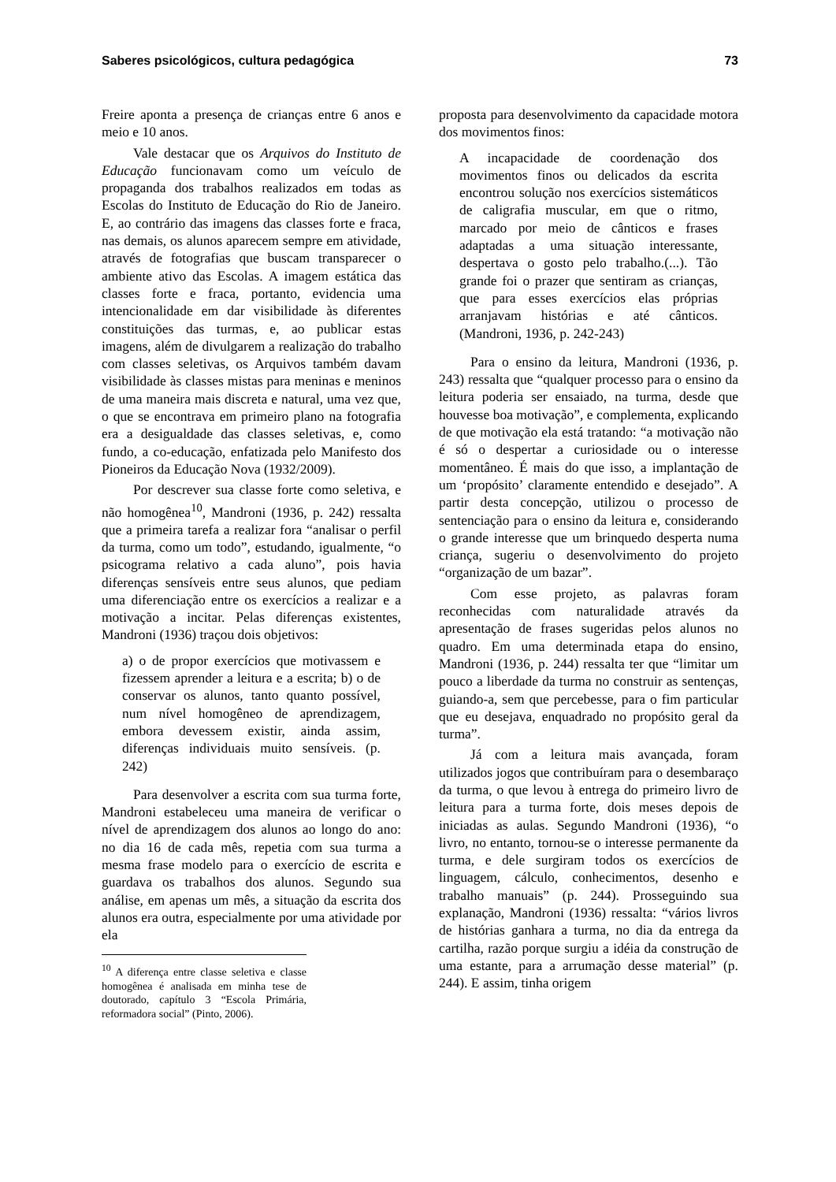Saberes psicológicos, cultura pedagógica 73
Freire aponta a presença de crianças entre 6 anos e meio e 10 anos.
Vale destacar que os Arquivos do Instituto de Educação funcionavam como um veículo de propaganda dos trabalhos realizados em todas as Escolas do Instituto de Educação do Rio de Janeiro. E, ao contrário das imagens das classes forte e fraca, nas demais, os alunos aparecem sempre em atividade, através de fotografias que buscam transparecer o ambiente ativo das Escolas. A imagem estática das classes forte e fraca, portanto, evidencia uma intencionalidade em dar visibilidade às diferentes constituições das turmas, e, ao publicar estas imagens, além de divulgarem a realização do trabalho com classes seletivas, os Arquivos também davam visibilidade às classes mistas para meninas e meninos de uma maneira mais discreta e natural, uma vez que, o que se encontrava em primeiro plano na fotografia era a desigualdade das classes seletivas, e, como fundo, a co-educação, enfatizada pelo Manifesto dos Pioneiros da Educação Nova (1932/2009).
Por descrever sua classe forte como seletiva, e não homogênea<sup>10</sup>, Mandroni (1936, p. 242) ressalta que a primeira tarefa a realizar fora “analisar o perfil da turma, como um todo”, estudando, igualmente, “o psicograma relativo a cada aluno”, pois havia diferenças sensíveis entre seus alunos, que pediam uma diferenciação entre os exercícios a realizar e a motivação a incitar. Pelas diferenças existentes, Mandroni (1936) traçou dois objetivos:
a) o de propor exercícios que motivassem e fizessem aprender a leitura e a escrita; b) o de conservar os alunos, tanto quanto possível, num nível homogêneo de aprendizagem, embora devessem existir, ainda assim, diferenças individuais muito sensíveis. (p. 242)
Para desenvolver a escrita com sua turma forte, Mandroni estabeleceu uma maneira de verificar o nível de aprendizagem dos alunos ao longo do ano: no dia 16 de cada mês, repetia com sua turma a mesma frase modelo para o exercício de escrita e guardava os trabalhos dos alunos. Segundo sua análise, em apenas um mês, a situação da escrita dos alunos era outra, especialmente por uma atividade por ela
<sup>10</sup> A diferença entre classe seletiva e classe homogênea é analisada em minha tese de doutorado, capítulo 3 “Escola Primária, reformadora social” (Pinto, 2006).
proposta para desenvolvimento da capacidade motora dos movimentos finos:
A incapacidade de coordenação dos movimentos finos ou delicados da escrita encontrou solução nos exercícios sistemáticos de caligrafia muscular, em que o ritmo, marcado por meio de cânticos e frases adaptadas a uma situação interessante, despertava o gosto pelo trabalho.(...). Tão grande foi o prazer que sentiram as crianças, que para esses exercícios elas próprias arranjavam histórias e até cânticos. (Mandroni, 1936, p. 242-243)
Para o ensino da leitura, Mandroni (1936, p. 243) ressalta que “qualquer processo para o ensino da leitura poderia ser ensaiado, na turma, desde que houvesse boa motivação”, e complementa, explicando de que motivação ela está tratando: “a motivação não é só o despertar a curiosidade ou o interesse momentâneo. É mais do que isso, a implantação de um ‘propósito’ claramente entendido e desejado”. A partir desta concepção, utilizou o processo de sentenciação para o ensino da leitura e, considerando o grande interesse que um brinquedo desperta numa criança, sugeriu o desenvolvimento do projeto “organização de um bazar”.
Com esse projeto, as palavras foram reconhecidas com naturalidade através da apresentação de frases sugeridas pelos alunos no quadro. Em uma determinada etapa do ensino, Mandroni (1936, p. 244) ressalta ter que “limitar um pouco a liberdade da turma no construir as sentenças, guiando-a, sem que percebesse, para o fim particular que eu desejava, enquadrado no propósito geral da turma”.
Já com a leitura mais avançada, foram utilizados jogos que contribuíram para o desembaraço da turma, o que levou à entrega do primeiro livro de leitura para a turma forte, dois meses depois de iniciadas as aulas. Segundo Mandroni (1936), “o livro, no entanto, tornou-se o interesse permanente da turma, e dele surgiram todos os exercícios de linguagem, cálculo, conhecimentos, desenho e trabalho manuais” (p. 244). Prosseguindo sua explanação, Mandroni (1936) ressalta: “vários livros de histórias ganhara a turma, no dia da entrega da cartilha, razão porque surgiu a idéia da construção de uma estante, para a arrumação desse material” (p. 244). E assim, tinha origem